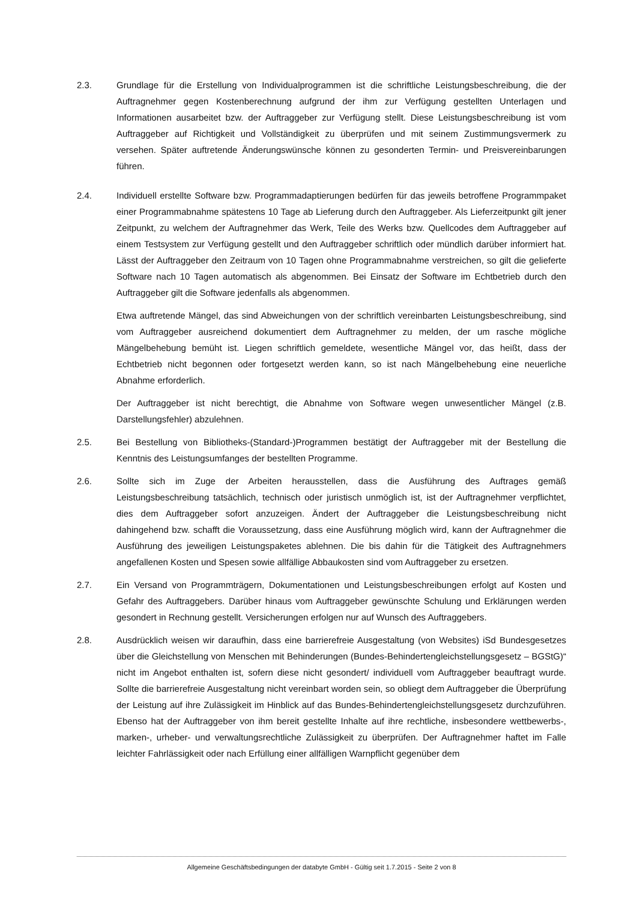2.3. Grundlage für die Erstellung von Individualprogrammen ist die schriftliche Leistungsbeschreibung, die der Auftragnehmer gegen Kostenberechnung aufgrund der ihm zur Verfügung gestellten Unterlagen und Informationen ausarbeitet bzw. der Auftraggeber zur Verfügung stellt. Diese Leistungsbeschreibung ist vom Auftraggeber auf Richtigkeit und Vollständigkeit zu überprüfen und mit seinem Zustimmungsvermerk zu versehen. Später auftretende Änderungswünsche können zu gesonderten Termin- und Preisvereinbarungen führen.
2.4. Individuell erstellte Software bzw. Programmadaptierungen bedürfen für das jeweils betroffene Programmpaket einer Programmabnahme spätestens 10 Tage ab Lieferung durch den Auftraggeber. Als Lieferzeitpunkt gilt jener Zeitpunkt, zu welchem der Auftragnehmer das Werk, Teile des Werks bzw. Quellcodes dem Auftraggeber auf einem Testsystem zur Verfügung gestellt und den Auftraggeber schriftlich oder mündlich darüber informiert hat. Lässt der Auftraggeber den Zeitraum von 10 Tagen ohne Programmabnahme verstreichen, so gilt die gelieferte Software nach 10 Tagen automatisch als abgenommen. Bei Einsatz der Software im Echtbetrieb durch den Auftraggeber gilt die Software jedenfalls als abgenommen.
Etwa auftretende Mängel, das sind Abweichungen von der schriftlich vereinbarten Leistungsbeschreibung, sind vom Auftraggeber ausreichend dokumentiert dem Auftragnehmer zu melden, der um rasche mögliche Mängelbehebung bemüht ist. Liegen schriftlich gemeldete, wesentliche Mängel vor, das heißt, dass der Echtbetrieb nicht begonnen oder fortgesetzt werden kann, so ist nach Mängelbehebung eine neuerliche Abnahme erforderlich.
Der Auftraggeber ist nicht berechtigt, die Abnahme von Software wegen unwesentlicher Mängel (z.B. Darstellungsfehler) abzulehnen.
2.5. Bei Bestellung von Bibliotheks-(Standard-)Programmen bestätigt der Auftraggeber mit der Bestellung die Kenntnis des Leistungsumfanges der bestellten Programme.
2.6. Sollte sich im Zuge der Arbeiten herausstellen, dass die Ausführung des Auftrages gemäß Leistungsbeschreibung tatsächlich, technisch oder juristisch unmöglich ist, ist der Auftragnehmer verpflichtet, dies dem Auftraggeber sofort anzuzeigen. Ändert der Auftraggeber die Leistungsbeschreibung nicht dahingehend bzw. schafft die Voraussetzung, dass eine Ausführung möglich wird, kann der Auftragnehmer die Ausführung des jeweiligen Leistungspaketes ablehnen. Die bis dahin für die Tätigkeit des Auftragnehmers angefallenen Kosten und Spesen sowie allfällige Abbaukosten sind vom Auftraggeber zu ersetzen.
2.7. Ein Versand von Programmträgern, Dokumentationen und Leistungsbeschreibungen erfolgt auf Kosten und Gefahr des Auftraggebers. Darüber hinaus vom Auftraggeber gewünschte Schulung und Erklärungen werden gesondert in Rechnung gestellt. Versicherungen erfolgen nur auf Wunsch des Auftraggebers.
2.8. Ausdrücklich weisen wir daraufhin, dass eine barrierefreie Ausgestaltung (von Websites) iSd Bundesgesetzes über die Gleichstellung von Menschen mit Behinderungen (Bundes-Behindertengleichstellungsgesetz – BGStG)“ nicht im Angebot enthalten ist, sofern diese nicht gesondert/ individuell vom Auftraggeber beauftragt wurde. Sollte die barrierefreie Ausgestaltung nicht vereinbart worden sein, so obliegt dem Auftraggeber die Überprüfung der Leistung auf ihre Zulässigkeit im Hinblick auf das Bundes-Behindertengleichstellungsgesetz durchzuführen. Ebenso hat der Auftraggeber von ihm bereit gestellte Inhalte auf ihre rechtliche, insbesondere wettbewerbs-, marken-, urheber- und verwaltungsrechtliche Zulässigkeit zu überprüfen. Der Auftragnehmer haftet im Falle leichter Fahrlässigkeit oder nach Erfüllung einer allfälligen Warnpflicht gegenüber dem
Allgemeine Geschäftsbedingungen der databyte GmbH - Gültig seit 1.7.2015 - Seite 2 von 8